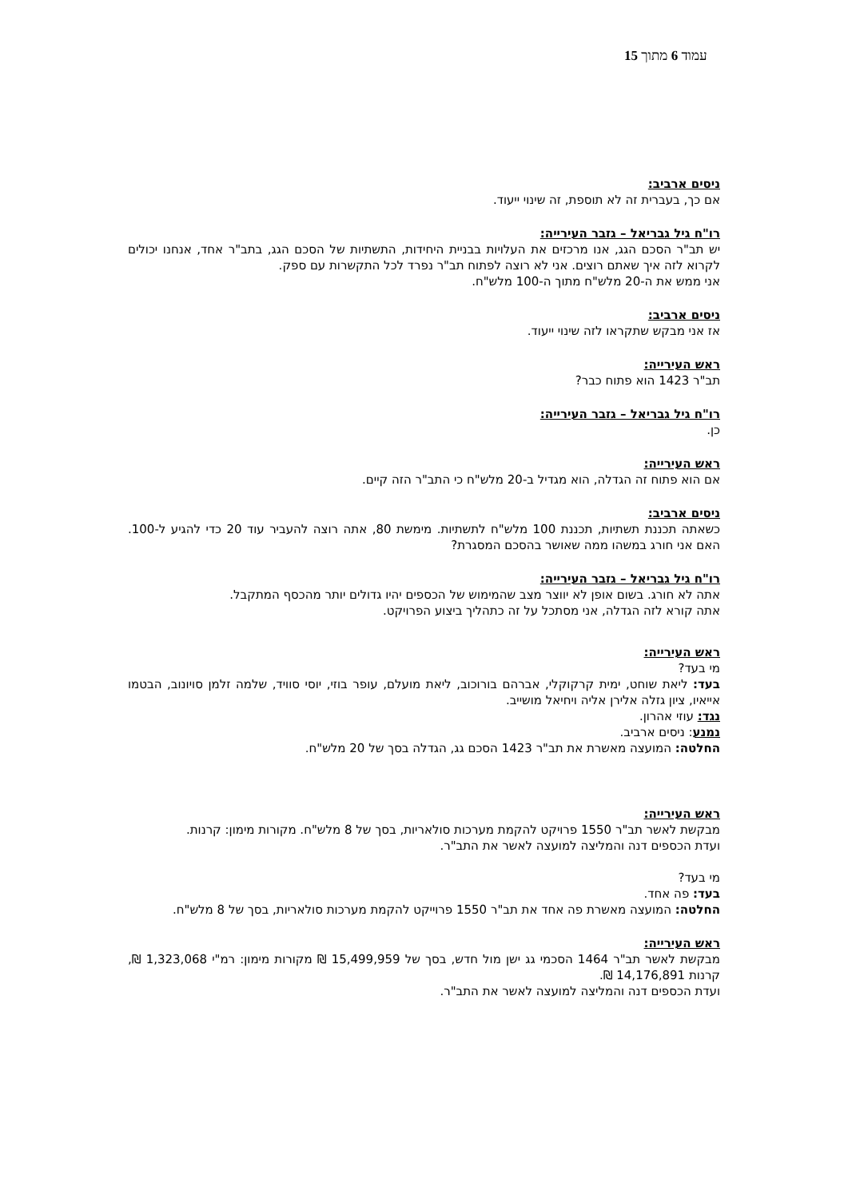עמוד 6 מתוך 15
ניסים ארביב:
אם כך, בעברית זה לא תוספת, זה שינוי ייעוד.
רו"ח גיל גבריאל – גזבר העירייה:
יש תב"ר הסכם הגג, אנו מרכזים את העלויות בבניית היחידות, התשתיות של הסכם הגג, בתב"ר אחד, אנחנו יכולים לקרוא לזה איך שאתם רוצים. אני לא רוצה לפתוח תב"ר נפרד לכל התקשרות עם ספק.
אני ממש את ה-20 מלש"ח מתוך ה-100 מלש"ח.
ניסים ארביב:
אז אני מבקש שתקראו לזה שינוי ייעוד.
ראש העירייה:
תב"ר 1423 הוא פתוח כבר?
רו"ח גיל גבריאל – גזבר העירייה:
כן.
ראש העירייה:
אם הוא פתוח זה הגדלה, הוא מגדיל ב-20 מלש"ח כי התב"ר הזה קיים.
ניסים ארביב:
כשאתה תכננת תשתיות, תכננת 100 מלש"ח לתשתיות. מימשת 80, אתה רוצה להעביר עוד 20 כדי להגיע ל-100. האם אני חורג במשהו ממה שאושר בהסכם המסגרת?
רו"ח גיל גבריאל – גזבר העירייה:
אתה לא חורג. בשום אופן לא יווצר מצב שהמימוש של הכספים יהיו גדולים יותר מהכסף המתקבל.
אתה קורא לזה הגדלה, אני מסתכל על זה כתהליך ביצוע הפרויקט.
ראש העירייה:
מי בעד?
בעד: ליאת שוחט, ימית קרקוקלי, אברהם בורוכוב, ליאת מועלם, עופר בוזי, יוסי סוויד, שלמה זלמן סויונוב, הבטמו אייאיו, ציון גזלה אלירן אליה ויחיאל מושייב.
נגד: עוזי אהרון.
נמנע: ניסים ארביב.
החלטה: המועצה מאשרת את תב"ר 1423 הסכם גג, הגדלה בסך של 20 מלש"ח.
ראש העירייה:
מבקשת לאשר תב"ר 1550 פרויקט להקמת מערכות סולאריות, בסך של 8 מלש"ח. מקורות מימון: קרנות.
ועדת הכספים דנה והמליצה למועצה לאשר את התב"ר.
מי בעד?
בעד: פה אחד.
החלטה: המועצה מאשרת פה אחד את תב"ר 1550 פרוייקט להקמת מערכות סולאריות, בסך של 8 מלש"ח.
ראש העירייה:
מבקשת לאשר תב"ר 1464 הסכמי גג ישן מול חדש, בסך של 15,499,959 ₪ מקורות מימון: רמ"י 1,323,068 ₪, קרנות 14,176,891 ₪.
ועדת הכספים דנה והמליצה למועצה לאשר את התב"ר.